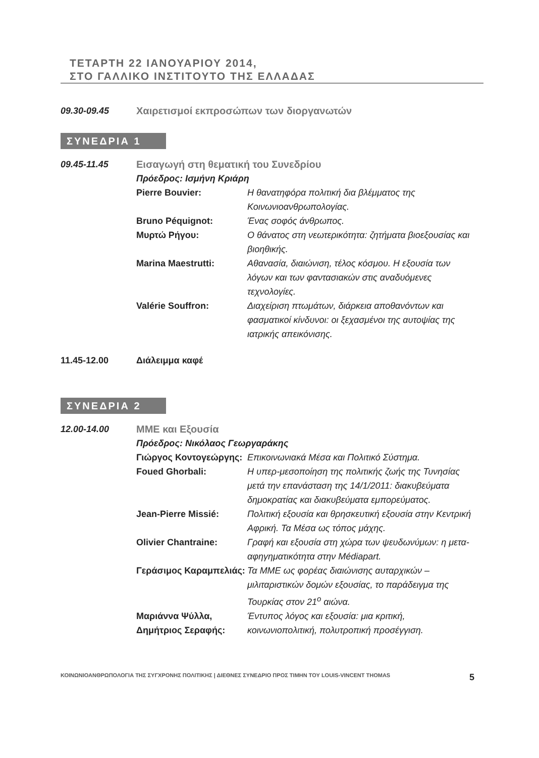ΤΕΤΑΡΤΗ 22 ΙΑΝΟΥΑΡΙΟΥ 2014,
ΣΤΟ ΓΑΛΛΙΚΟ ΙΝΣΤΙΤΟΥΤΟ ΤΗΣ ΕΛΛΑΔΑΣ
09.30-09.45 Χαιρετισμοί εκπροσώπων των διοργανωτών
ΣΥΝΕΔΡΙΑ 1
09.45-11.45 Εισαγωγή στη θεματική του Συνεδρίου
Πρόεδρος: Ισμήνη Κριάρη
Pierre Bouvier: Η θανατηφόρα πολιτική δια βλέμματος της Κοινωνιοανθρωπολογίας.
Bruno Péquignot: Ένας σοφός άνθρωπος.
Μυρτώ Ρήγου: Ο θάνατος στη νεωτερικότητα: ζητήματα βιοεξουσίας και βιοηθικής.
Marina Maestrutti: Αθανασία, διαιώνιση, τέλος κόσμου. Η εξουσία των λόγων και των φαντασιακών στις αναδυόμενες τεχνολογίες.
Valérie Souffron: Διαχείριση πτωμάτων, διάρκεια αποθανόντων και φασματικοί κίνδυνοι: οι ξεχασμένοι της αυτοψίας της ιατρικής απεικόνισης.
11.45-12.00 Διάλειμμα καφέ
ΣΥΝΕΔΡΙΑ 2
12.00-14.00 ΜΜΕ και Εξουσία
Πρόεδρος: Νικόλαος Γεωργαράκης
Γιώργος Κοντογεώργης:
Επικοινωνιακά Μέσα και Πολιτικό Σύστημα.
Foued Ghorbali: Η υπερ-μεσοποίηση της πολιτικής ζωής της Τυνησίας μετά την επανάσταση της 14/1/2011: διακυβεύματα δημοκρατίας και διακυβεύματα εμπορεύματος.
Jean-Pierre Missié: Πολιτική εξουσία και θρησκευτική εξουσία στην Κεντρική Αφρική. Τα Μέσα ως τόπος μάχης.
Olivier Chantraine: Γραφή και εξουσία στη χώρα των ψευδωνύμων: η μετα-αφηγηματικότητα στην Médiapart.
Γεράσιμος Καραμπελιάς:
Τα ΜΜΕ ως φορέας διαιώνισης αυταρχικών – μιλιταριστικών δομών εξουσίας, το παράδειγμα της Τουρκίας στον 21<sup>ο</sup> αιώνα.
Μαριάννα Ψύλλα,
Δημήτριος Σεραφής:
Έντυπος λόγος και εξουσία: μια κριτική, κοινωνιοπολιτική, πολυτροπική προσέγγιση.
ΚΟΙΝΩΝΙΟΑΝΘΡΩΠΟΛΟΓΙΑ ΤΗΣ ΣΥΓΧΡΟΝΗΣ ΠΟΛΙΤΙΚΗΣ | ΔΙΕΘΝΕΣ ΣΥΝΕΔΡΙΟ ΠΡΟΣ ΤΙΜΗΝ ΤΟΥ LOUIS-VINCENT THOMAS 5